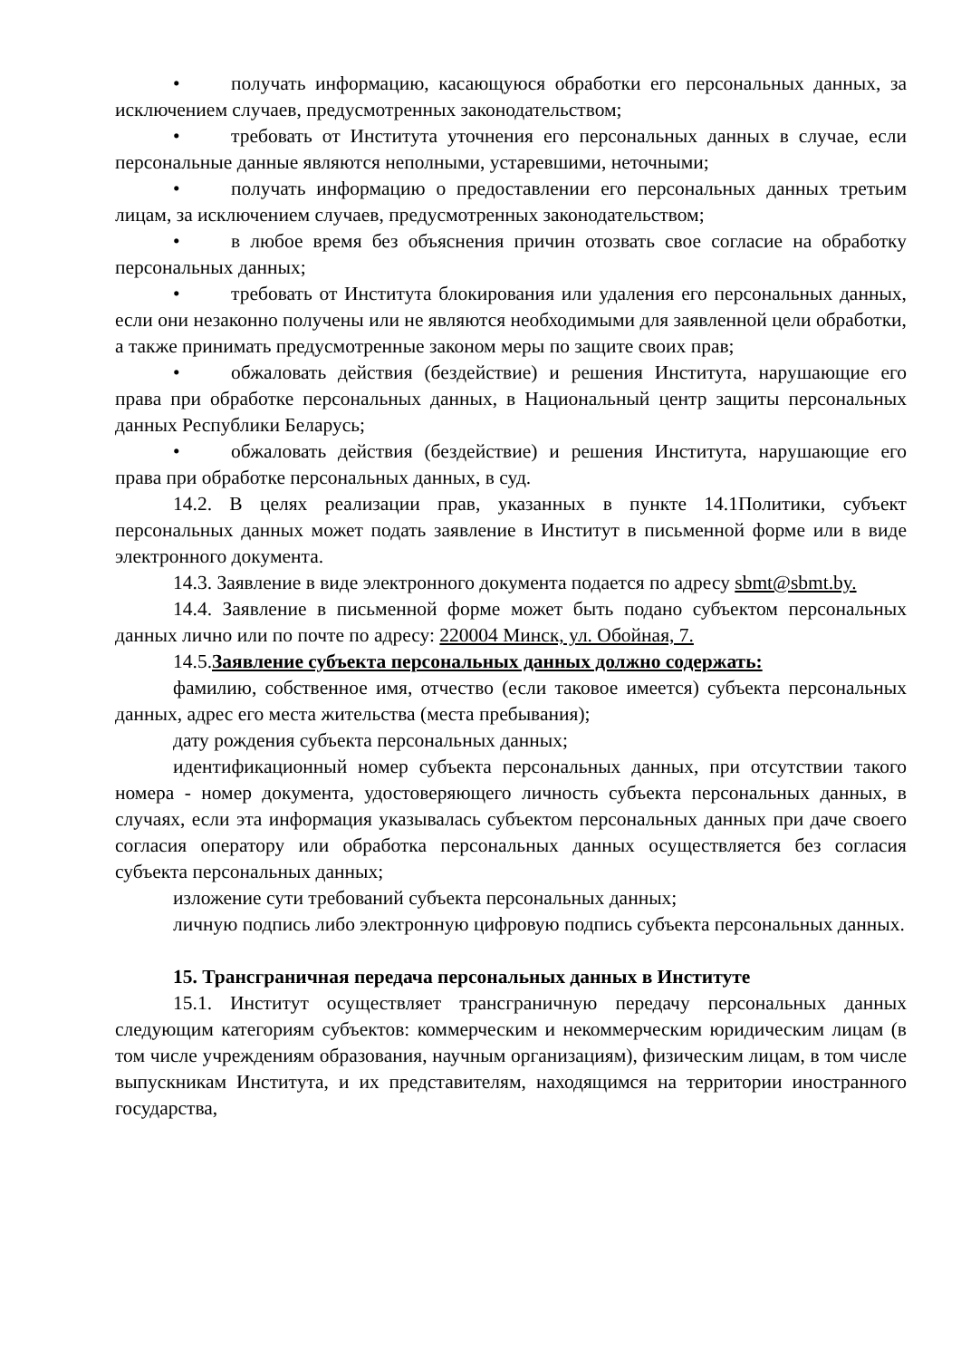• получать информацию, касающуюся обработки его персональных данных, за исключением случаев, предусмотренных законодательством;
• требовать от Института уточнения его персональных данных в случае, если персональные данные являются неполными, устаревшими, неточными;
• получать информацию о предоставлении его персональных данных третьим лицам, за исключением случаев, предусмотренных законодательством;
• в любое время без объяснения причин отозвать свое согласие на обработку персональных данных;
• требовать от Института блокирования или удаления его персональных данных, если они незаконно получены или не являются необходимыми для заявленной цели обработки, а также принимать предусмотренные законом меры по защите своих прав;
• обжаловать действия (бездействие) и решения Института, нарушающие его права при обработке персональных данных, в Национальный центр защиты персональных данных Республики Беларусь;
• обжаловать действия (бездействие) и решения Института, нарушающие его права при обработке персональных данных, в суд.
14.2. В целях реализации прав, указанных в пункте 14.1Политики, субъект персональных данных может подать заявление в Институт в письменной форме или в виде электронного документа.
14.3. Заявление в виде электронного документа подается по адресу sbmt@sbmt.by.
14.4. Заявление в письменной форме может быть подано субъектом персональных данных лично или по почте по адресу: 220004 Минск, ул. Обойная, 7.
14.5.Заявление субъекта персональных данных должно содержать:
фамилию, собственное имя, отчество (если таковое имеется) субъекта персональных данных, адрес его места жительства (места пребывания);
дату рождения субъекта персональных данных;
идентификационный номер субъекта персональных данных, при отсутствии такого номера - номер документа, удостоверяющего личность субъекта персональных данных, в случаях, если эта информация указывалась субъектом персональных данных при даче своего согласия оператору или обработка персональных данных осуществляется без согласия субъекта персональных данных;
изложение сути требований субъекта персональных данных;
личную подпись либо электронную цифровую подпись субъекта персональных данных.
15. Трансграничная передача персональных данных в Институте
15.1. Институт осуществляет трансграничную передачу персональных данных следующим категориям субъектов: коммерческим и некоммерческим юридическим лицам (в том числе учреждениям образования, научным организациям), физическим лицам, в том числе выпускникам Института, и их представителям, находящимся на территории иностранного государства,